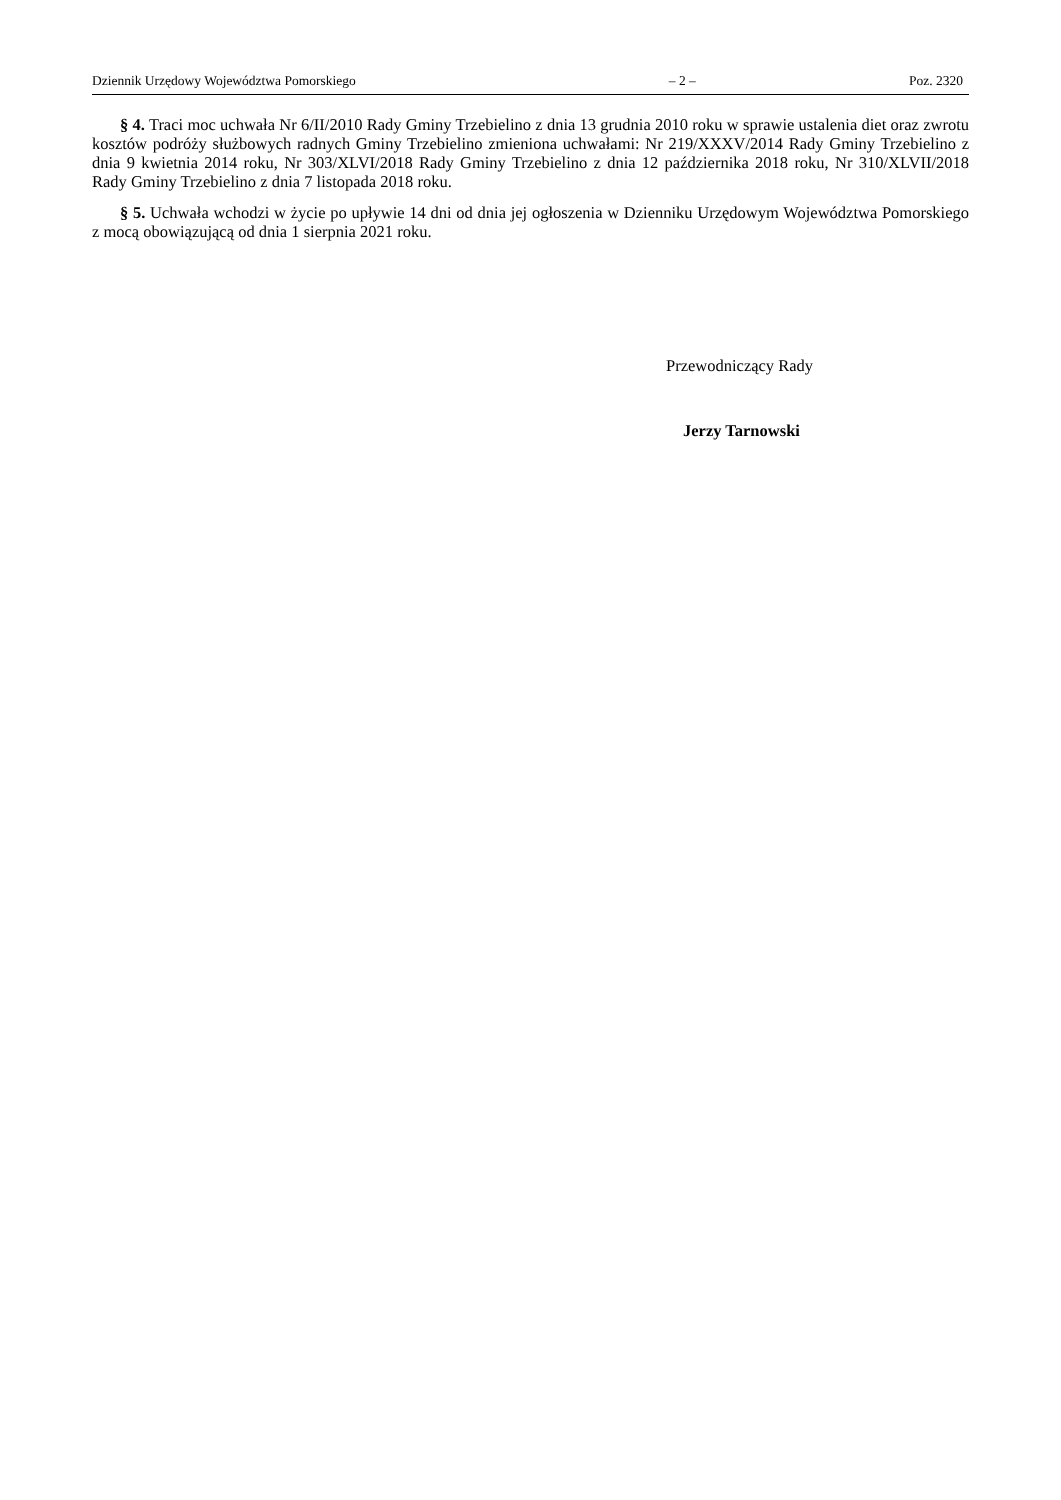Dziennik Urzędowy Województwa Pomorskiego – 2 – Poz. 2320
§ 4. Traci moc uchwała Nr 6/II/2010 Rady Gminy Trzebielino z dnia 13 grudnia 2010 roku w sprawie ustalenia diet oraz zwrotu kosztów podróży służbowych radnych Gminy Trzebielino zmieniona uchwałami: Nr 219/XXXV/2014 Rady Gminy Trzebielino z dnia 9 kwietnia 2014 roku, Nr 303/XLVI/2018 Rady Gminy Trzebielino z dnia 12 października 2018 roku, Nr 310/XLVII/2018 Rady Gminy Trzebielino z dnia 7 listopada 2018 roku.
§ 5. Uchwała wchodzi w życie po upływie 14 dni od dnia jej ogłoszenia w Dzienniku Urzędowym Województwa Pomorskiego z mocą obowiązującą od dnia 1 sierpnia 2021 roku.
Przewodniczący Rady
Jerzy Tarnowski